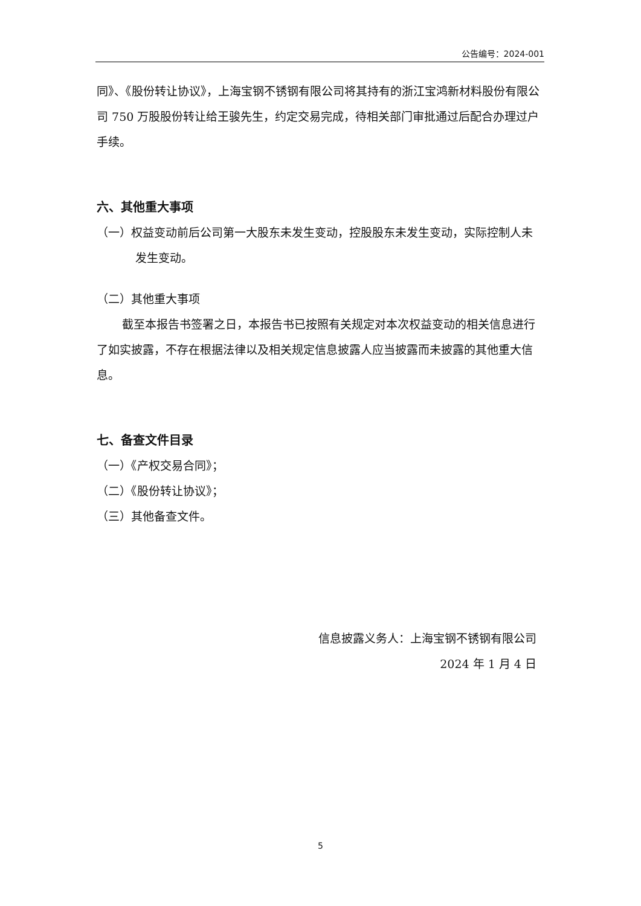公告编号：2024-001
同》、《股份转让协议》，上海宝钢不锈钢有限公司将其持有的浙江宝鸿新材料股份有限公司 750 万股股份转让给王骏先生，约定交易完成，待相关部门审批通过后配合办理过户手续。
六、其他重大事项
（一）权益变动前后公司第一大股东未发生变动，控股股东未发生变动，实际控制人未发生变动。
（二）其他重大事项
截至本报告书签署之日，本报告书已按照有关规定对本次权益变动的相关信息进行了如实披露，不存在根据法律以及相关规定信息披露人应当披露而未披露的其他重大信息。
七、备查文件目录
（一）《产权交易合同》；
（二）《股份转让协议》；
（三）其他备查文件。
信息披露义务人：上海宝钢不锈钢有限公司
2024 年 1 月 4 日
5